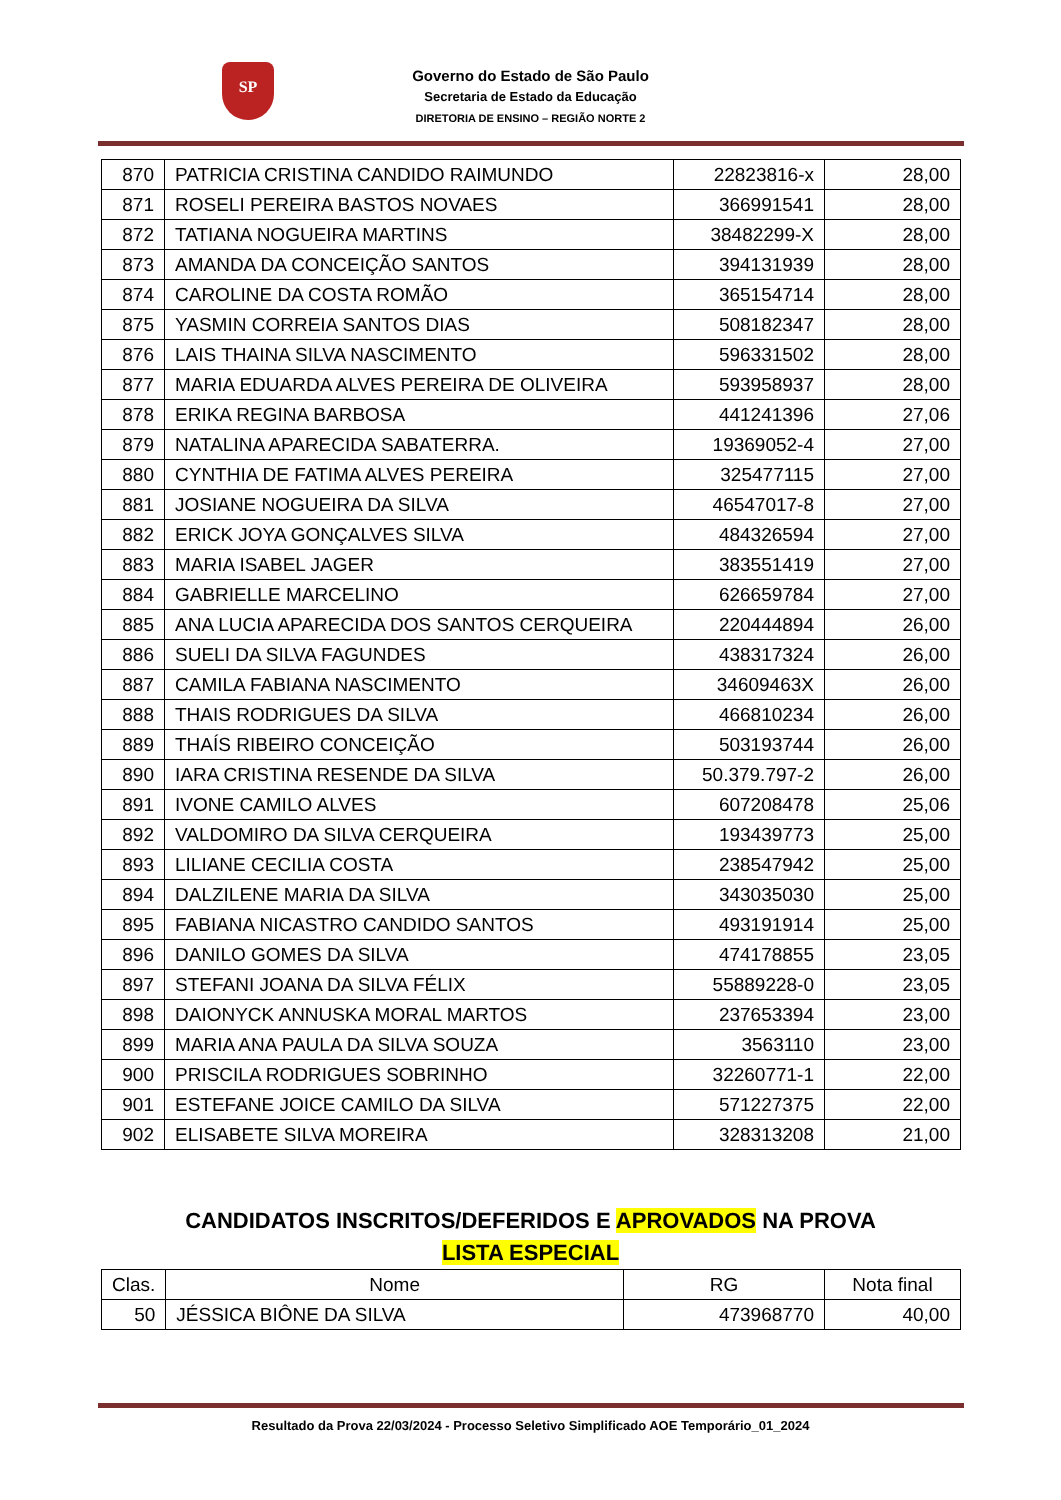SP
Governo do Estado de São Paulo
Secretaria de Estado da Educação
DIRETORIA DE ENSINO – REGIÃO NORTE 2
| 870 | PATRICIA CRISTINA CANDIDO RAIMUNDO | 22823816-x | 28,00 |
| 871 | ROSELI PEREIRA BASTOS NOVAES | 366991541 | 28,00 |
| 872 | TATIANA NOGUEIRA MARTINS | 38482299-X | 28,00 |
| 873 | AMANDA DA CONCEIÇÃO SANTOS | 394131939 | 28,00 |
| 874 | CAROLINE DA COSTA ROMÃO | 365154714 | 28,00 |
| 875 | YASMIN CORREIA SANTOS DIAS | 508182347 | 28,00 |
| 876 | LAIS THAINA SILVA NASCIMENTO | 596331502 | 28,00 |
| 877 | MARIA EDUARDA ALVES PEREIRA DE OLIVEIRA | 593958937 | 28,00 |
| 878 | ERIKA REGINA BARBOSA | 441241396 | 27,06 |
| 879 | NATALINA APARECIDA SABATERRA. | 19369052-4 | 27,00 |
| 880 | CYNTHIA DE FATIMA ALVES PEREIRA | 325477115 | 27,00 |
| 881 | JOSIANE NOGUEIRA DA SILVA | 46547017-8 | 27,00 |
| 882 | ERICK JOYA GONÇALVES SILVA | 484326594 | 27,00 |
| 883 | MARIA ISABEL JAGER | 383551419 | 27,00 |
| 884 | GABRIELLE MARCELINO | 626659784 | 27,00 |
| 885 | ANA LUCIA APARECIDA DOS SANTOS CERQUEIRA | 220444894 | 26,00 |
| 886 | SUELI DA SILVA FAGUNDES | 438317324 | 26,00 |
| 887 | CAMILA FABIANA NASCIMENTO | 34609463X | 26,00 |
| 888 | THAIS RODRIGUES DA SILVA | 466810234 | 26,00 |
| 889 | THAÍS RIBEIRO CONCEIÇÃO | 503193744 | 26,00 |
| 890 | IARA CRISTINA RESENDE DA SILVA | 50.379.797-2 | 26,00 |
| 891 | IVONE CAMILO ALVES | 607208478 | 25,06 |
| 892 | VALDOMIRO DA SILVA CERQUEIRA | 193439773 | 25,00 |
| 893 | LILIANE CECILIA COSTA | 238547942 | 25,00 |
| 894 | DALZILENE MARIA DA SILVA | 343035030 | 25,00 |
| 895 | FABIANA NICASTRO CANDIDO SANTOS | 493191914 | 25,00 |
| 896 | DANILO GOMES DA SILVA | 474178855 | 23,05 |
| 897 | STEFANI JOANA DA SILVA FÉLIX | 55889228-0 | 23,05 |
| 898 | DAIONYCK ANNUSKA MORAL MARTOS | 237653394 | 23,00 |
| 899 | MARIA ANA PAULA DA SILVA SOUZA | 3563110 | 23,00 |
| 900 | PRISCILA RODRIGUES SOBRINHO | 32260771-1 | 22,00 |
| 901 | ESTEFANE JOICE CAMILO DA SILVA | 571227375 | 22,00 |
| 902 | ELISABETE SILVA MOREIRA | 328313208 | 21,00 |
CANDIDATOS INSCRITOS/DEFERIDOS E APROVADOS NA PROVA
LISTA ESPECIAL
| Clas. | Nome | RG | Nota final |
| --- | --- | --- | --- |
| 50 | JÉSSICA BIÔNE DA SILVA | 473968770 | 40,00 |
Resultado da Prova 22/03/2024 - Processo Seletivo Simplificado AOE Temporário_01_2024